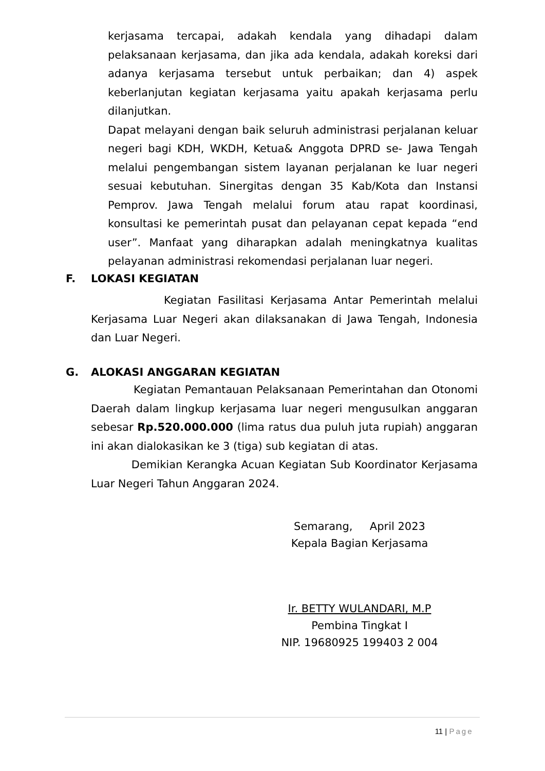kerjasama tercapai, adakah kendala yang dihadapi dalam pelaksanaan kerjasama, dan jika ada kendala, adakah koreksi dari adanya kerjasama tersebut untuk perbaikan; dan 4) aspek keberlanjutan kegiatan kerjasama yaitu apakah kerjasama perlu dilanjutkan.
Dapat melayani dengan baik seluruh administrasi perjalanan keluar negeri bagi KDH, WKDH, Ketua& Anggota DPRD se- Jawa Tengah melalui pengembangan sistem layanan perjalanan ke luar negeri sesuai kebutuhan. Sinergitas dengan 35 Kab/Kota dan Instansi Pemprov. Jawa Tengah melalui forum atau rapat koordinasi, konsultasi ke pemerintah pusat dan pelayanan cepat kepada “end user”. Manfaat yang diharapkan adalah meningkatnya kualitas pelayanan administrasi rekomendasi perjalanan luar negeri.
F. LOKASI KEGIATAN
Kegiatan Fasilitasi Kerjasama Antar Pemerintah melalui Kerjasama Luar Negeri akan dilaksanakan di Jawa Tengah, Indonesia dan Luar Negeri.
G. ALOKASI ANGGARAN KEGIATAN
Kegiatan Pemantauan Pelaksanaan Pemerintahan dan Otonomi Daerah dalam lingkup kerjasama luar negeri mengusulkan anggaran sebesar Rp.520.000.000 (lima ratus dua puluh juta rupiah) anggaran ini akan dialokasikan ke 3 (tiga) sub kegiatan di atas.
Demikian Kerangka Acuan Kegiatan Sub Koordinator Kerjasama Luar Negeri Tahun Anggaran 2024.
Semarang, April 2023
Kepala Bagian Kerjasama
Ir. BETTY WULANDARI, M.P
Pembina Tingkat I
NIP. 19680925 199403 2 004
11 | Page